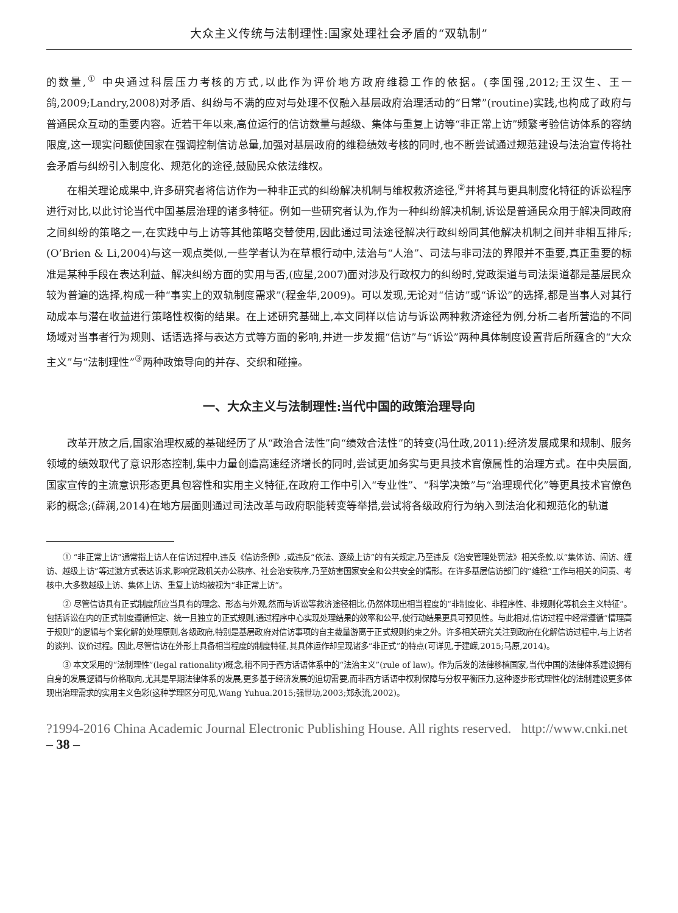大众主义传统与法制理性:国家处理社会矛盾的“双轨制”
的数量,<sup>①</sup> 中央通过科层压力考核的方式,以此作为评价地方政府维稳工作的依据。(李国强,2012;王汉生、王一鸽,2009;Landry,2008)对矛盾、纠纷与不满的应对与处理不仅融入基层政府治理活动的“日常”(routine)实践,也构成了政府与普通民众互动的重要内容。近若干年以来,高位运行的信访数量与越级、集体与重复上访等“非正常上访”频繁考验信访体系的容纳限度,这一现实问题使国家在强调控制信访总量,加强对基层政府的维稳绩效考核的同时,也不断尝试通过规范建设与法治宣传将社会矛盾与纠纷引入制度化、规范化的途径,鼓励民众依法维权。
在相关理论成果中,许多研究者将信访作为一种非正式的纠纷解决机制与维权救济途径,<sup>②</sup>并将其与更具制度化特征的诉讼程序进行对比,以此讨论当代中国基层治理的诸多特征。例如一些研究者认为,作为一种纠纷解决机制,诉讼是普通民众用于解决同政府之间纠纷的策略之一,在实践中与上访等其他策略交替使用,因此通过司法途径解决行政纠纷同其他解决机制之间并非相互排斥;(O’Brien & Li,2004)与这一观点类似,一些学者认为在草根行动中,法治与“人治”、司法与非司法的界限并不重要,真正重要的标准是某种手段在表达利益、解决纠纷方面的实用与否,(应星,2007)面对涉及行政权力的纠纷时,党政渠道与司法渠道都是基层民众较为普遍的选择,构成一种“事实上的双轨制度需求”(程金华,2009)。可以发现,无论对“信访”或“诉讼”的选择,都是当事人对其行动成本与潜在收益进行策略性权衡的结果。在上述研究基础上,本文同样以信访与诉讼两种救济途径为例,分析二者所营造的不同场域对当事者行为规则、话语选择与表达方式等方面的影响,并进一步发掘“信访”与“诉讼”两种具体制度设置背后所蕴含的“大众主义”与“法制理性”<sup>③</sup>两种政策导向的并存、交织和碰撞。
一、大众主义与法制理性:当代中国的政策治理导向
改革开放之后,国家治理权威的基础经历了从“政治合法性”向“绩效合法性”的转变(冯仕政,2011):经济发展成果和规制、服务领域的绩效取代了意识形态控制,集中力量创造高速经济增长的同时,尝试更加务实与更具技术官僚属性的治理方式。在中央层面,国家宣传的主流意识形态更具包容性和实用主义特征,在政府工作中引入“专业性”、“科学决策”与“治理现代化”等更具技术官僚色彩的概念;(薛澜,2014)在地方层面则通过司法改革与政府职能转变等举措,尝试将各级政府行为纳入到法治化和规范化的轨道
① “非正常上访”通常指上访人在信访过程中,违反《信访条例》,或违反“依法、逐级上访”的有关规定,乃至违反《治安管理处罚法》相关条款,以“集体访、闹访、缠访、越级上访”等过激方式表达诉求,影响党政机关办公秩序、社会治安秩序,乃至妨害国家安全和公共安全的情形。在许多基层信访部门的“维稳”工作与相关的问责、考核中,大多数越级上访、集体上访、重复上访均被视为“非正常上访”。
② 尽管信访具有正式制度所应当具有的理念、形态与外观,然而与诉讼等救济途径相比,仍然体现出相当程度的“非制度化、非程序性、非规则化等机会主义特征”。包括诉讼在内的正式制度遵循恒定、统一且独立的正式规则,通过程序中心实现处理结果的效率和公平,使行动结果更具可预见性。与此相对,信访过程中经常遵循“情理高于规则”的逻辑与个案化解的处理原则,各级政府,特别是基层政府对信访事项的自主裁量游离于正式规则约束之外。许多相关研究关注到政府在化解信访过程中,与上访者的谈判、议价过程。因此,尽管信访在外形上具备相当程度的制度特征,其具体运作却呈现诸多“非正式”的特点(可详见,于建嵘,2015;马原,2014)。
③ 本文采用的“法制理性”(legal rationality)概念,稍不同于西方话语体系中的“法治主义”(rule of law)。作为后发的法律移植国家,当代中国的法律体系建设拥有自身的发展逻辑与价格取向,尤其是早期法律体系的发展,更多基于经济发展的迫切需要,而非西方话语中权利保障与分权平衡压力,这种逐步形式理性化的法制建设更多体现出治理需求的实用主义色彩(这种学理区分可见,Wang Yuhua.2015;强世功,2003;郑永流,2002)。
?1994-2016 China Academic Journal Electronic Publishing House. All rights reserved. http://www.cnki.net
– 38 –